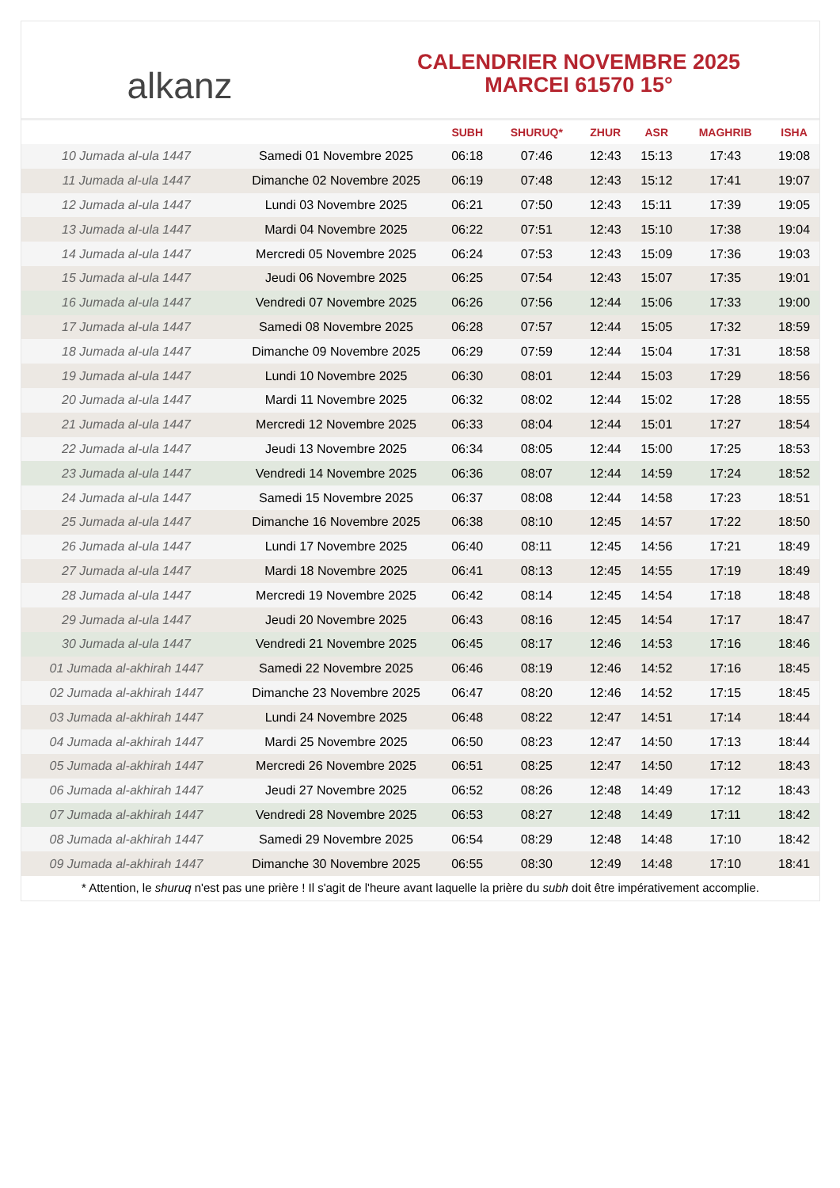alkanz
CALENDRIER NOVEMBRE 2025
MARCEI 61570 15°
| | | SUBH | SHURUQ* | ZHUR | ASR | MAGHRIB | ISHA |
| --- | --- | --- | --- | --- | --- | --- | --- |
| 10 Jumada al-ula 1447 | Samedi 01 Novembre 2025 | 06:18 | 07:46 | 12:43 | 15:13 | 17:43 | 19:08 |
| 11 Jumada al-ula 1447 | Dimanche 02 Novembre 2025 | 06:19 | 07:48 | 12:43 | 15:12 | 17:41 | 19:07 |
| 12 Jumada al-ula 1447 | Lundi 03 Novembre 2025 | 06:21 | 07:50 | 12:43 | 15:11 | 17:39 | 19:05 |
| 13 Jumada al-ula 1447 | Mardi 04 Novembre 2025 | 06:22 | 07:51 | 12:43 | 15:10 | 17:38 | 19:04 |
| 14 Jumada al-ula 1447 | Mercredi 05 Novembre 2025 | 06:24 | 07:53 | 12:43 | 15:09 | 17:36 | 19:03 |
| 15 Jumada al-ula 1447 | Jeudi 06 Novembre 2025 | 06:25 | 07:54 | 12:43 | 15:07 | 17:35 | 19:01 |
| 16 Jumada al-ula 1447 | Vendredi 07 Novembre 2025 | 06:26 | 07:56 | 12:44 | 15:06 | 17:33 | 19:00 |
| 17 Jumada al-ula 1447 | Samedi 08 Novembre 2025 | 06:28 | 07:57 | 12:44 | 15:05 | 17:32 | 18:59 |
| 18 Jumada al-ula 1447 | Dimanche 09 Novembre 2025 | 06:29 | 07:59 | 12:44 | 15:04 | 17:31 | 18:58 |
| 19 Jumada al-ula 1447 | Lundi 10 Novembre 2025 | 06:30 | 08:01 | 12:44 | 15:03 | 17:29 | 18:56 |
| 20 Jumada al-ula 1447 | Mardi 11 Novembre 2025 | 06:32 | 08:02 | 12:44 | 15:02 | 17:28 | 18:55 |
| 21 Jumada al-ula 1447 | Mercredi 12 Novembre 2025 | 06:33 | 08:04 | 12:44 | 15:01 | 17:27 | 18:54 |
| 22 Jumada al-ula 1447 | Jeudi 13 Novembre 2025 | 06:34 | 08:05 | 12:44 | 15:00 | 17:25 | 18:53 |
| 23 Jumada al-ula 1447 | Vendredi 14 Novembre 2025 | 06:36 | 08:07 | 12:44 | 14:59 | 17:24 | 18:52 |
| 24 Jumada al-ula 1447 | Samedi 15 Novembre 2025 | 06:37 | 08:08 | 12:44 | 14:58 | 17:23 | 18:51 |
| 25 Jumada al-ula 1447 | Dimanche 16 Novembre 2025 | 06:38 | 08:10 | 12:45 | 14:57 | 17:22 | 18:50 |
| 26 Jumada al-ula 1447 | Lundi 17 Novembre 2025 | 06:40 | 08:11 | 12:45 | 14:56 | 17:21 | 18:49 |
| 27 Jumada al-ula 1447 | Mardi 18 Novembre 2025 | 06:41 | 08:13 | 12:45 | 14:55 | 17:19 | 18:49 |
| 28 Jumada al-ula 1447 | Mercredi 19 Novembre 2025 | 06:42 | 08:14 | 12:45 | 14:54 | 17:18 | 18:48 |
| 29 Jumada al-ula 1447 | Jeudi 20 Novembre 2025 | 06:43 | 08:16 | 12:45 | 14:54 | 17:17 | 18:47 |
| 30 Jumada al-ula 1447 | Vendredi 21 Novembre 2025 | 06:45 | 08:17 | 12:46 | 14:53 | 17:16 | 18:46 |
| 01 Jumada al-akhirah 1447 | Samedi 22 Novembre 2025 | 06:46 | 08:19 | 12:46 | 14:52 | 17:16 | 18:45 |
| 02 Jumada al-akhirah 1447 | Dimanche 23 Novembre 2025 | 06:47 | 08:20 | 12:46 | 14:52 | 17:15 | 18:45 |
| 03 Jumada al-akhirah 1447 | Lundi 24 Novembre 2025 | 06:48 | 08:22 | 12:47 | 14:51 | 17:14 | 18:44 |
| 04 Jumada al-akhirah 1447 | Mardi 25 Novembre 2025 | 06:50 | 08:23 | 12:47 | 14:50 | 17:13 | 18:44 |
| 05 Jumada al-akhirah 1447 | Mercredi 26 Novembre 2025 | 06:51 | 08:25 | 12:47 | 14:50 | 17:12 | 18:43 |
| 06 Jumada al-akhirah 1447 | Jeudi 27 Novembre 2025 | 06:52 | 08:26 | 12:48 | 14:49 | 17:12 | 18:43 |
| 07 Jumada al-akhirah 1447 | Vendredi 28 Novembre 2025 | 06:53 | 08:27 | 12:48 | 14:49 | 17:11 | 18:42 |
| 08 Jumada al-akhirah 1447 | Samedi 29 Novembre 2025 | 06:54 | 08:29 | 12:48 | 14:48 | 17:10 | 18:42 |
| 09 Jumada al-akhirah 1447 | Dimanche 30 Novembre 2025 | 06:55 | 08:30 | 12:49 | 14:48 | 17:10 | 18:41 |
* Attention, le shuruq n'est pas une prière ! Il s'agit de l'heure avant laquelle la prière du subh doit être impérativement accomplie.